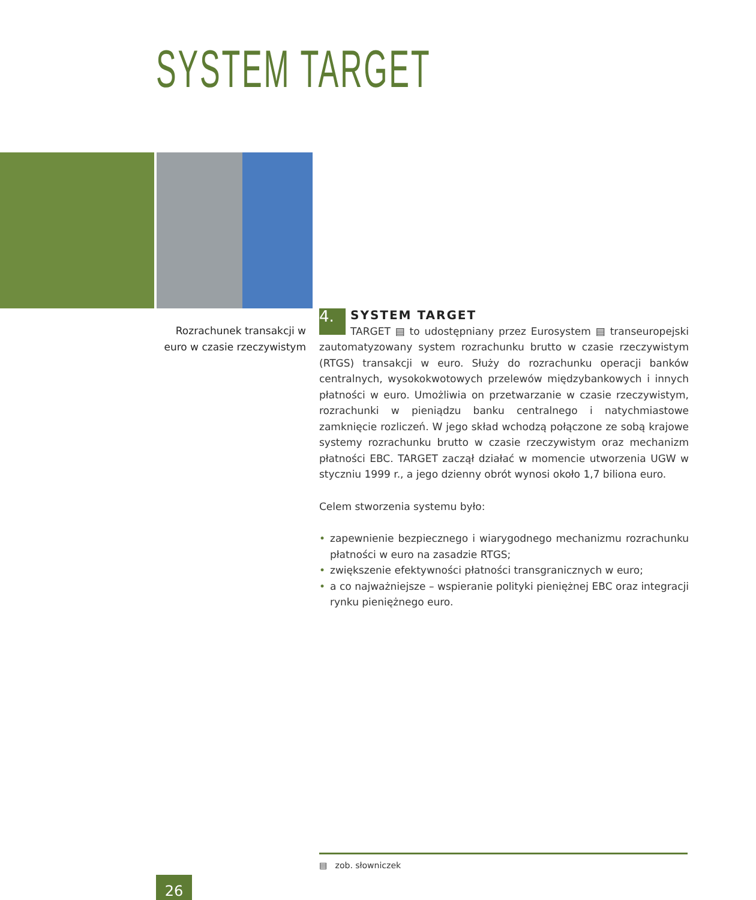SYSTEM TARGET
Rozrachunek transakcji w euro w czasie rzeczywistym
4.
SYSTEM TARGET
TARGET ▤ to udostępniany przez Eurosystem ▤ transeuropejski zautomatyzowany system rozrachunku brutto w czasie rzeczywistym (RTGS) transakcji w euro. Służy do rozrachunku operacji banków centralnych, wysokokwotowych przelewów międzybankowych i innych płatności w euro. Umożliwia on przetwarzanie w czasie rzeczywistym, rozrachunki w pieniądzu banku centralnego i natychmiastowe zamknięcie rozliczeń. W jego skład wchodzą połączone ze sobą krajowe systemy rozrachunku brutto w czasie rzeczywistym oraz mechanizm płatności EBC. TARGET zaczął działać w momencie utworzenia UGW w styczniu 1999 r., a jego dzienny obrót wynosi około 1,7 biliona euro.
Celem stworzenia systemu było:
• zapewnienie bezpiecznego i wiarygodnego mechanizmu rozrachunku płatności w euro na zasadzie RTGS;
• zwiększenie efektywności płatności transgranicznych w euro;
• a co najważniejsze – wspieranie polityki pieniężnej EBC oraz integracji rynku pieniężnego euro.
▤ zob. słowniczek
26